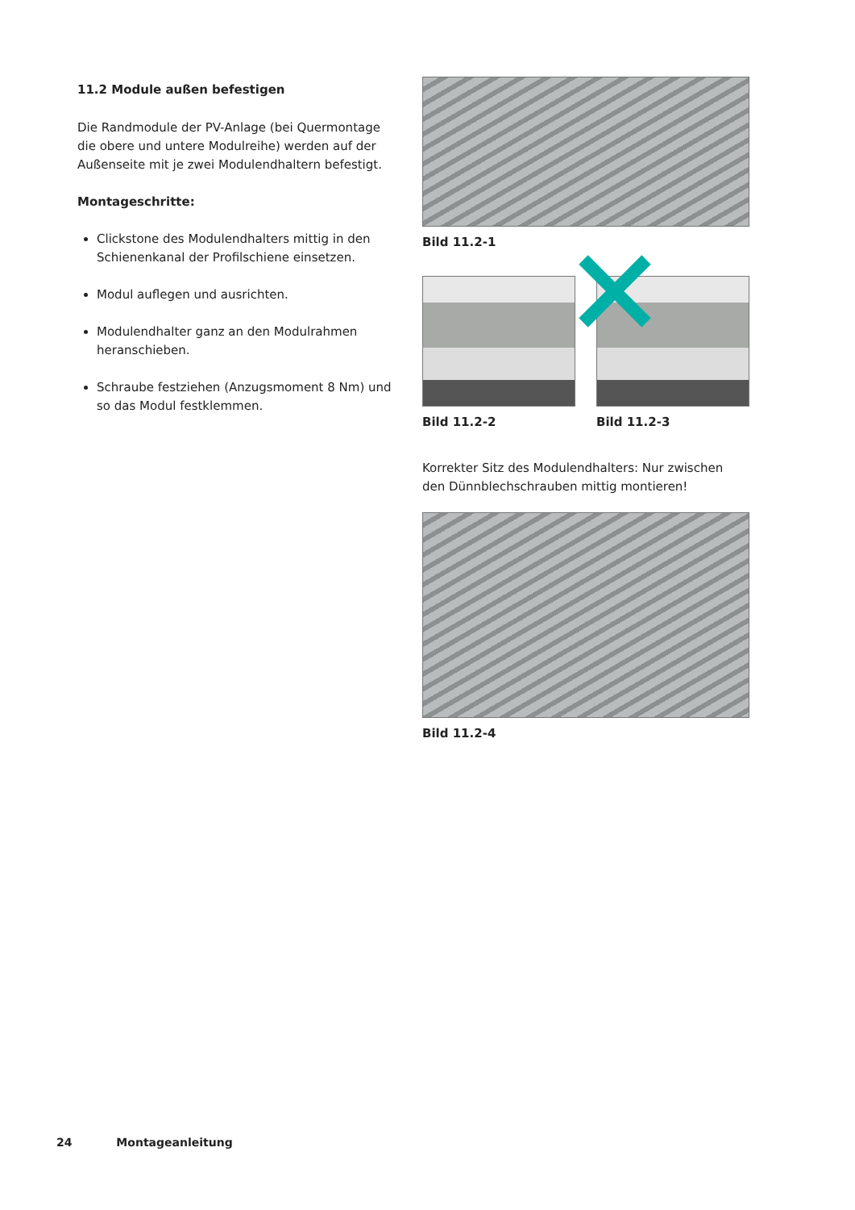11.2 Module außen befestigen
Die Randmodule der PV-Anlage (bei Quermontage die obere und untere Modulreihe) werden auf der Außenseite mit je zwei Modulendhaltern befestigt.
Montageschritte:
Clickstone des Modulendhalters mittig in den Schienenkanal der Profilschiene einsetzen.
Modul auflegen und ausrichten.
Modulendhalter ganz an den Modulrahmen heranschieben.
Schraube festziehen (Anzugsmoment 8 Nm) und so das Modul festklemmen.
Bild 11.2-1
Bild 11.2-2 Bild 11.2-3
Korrekter Sitz des Modulendhalters: Nur zwischen den Dünnblechschrauben mittig montieren!
Bild 11.2-4
24 Montageanleitung